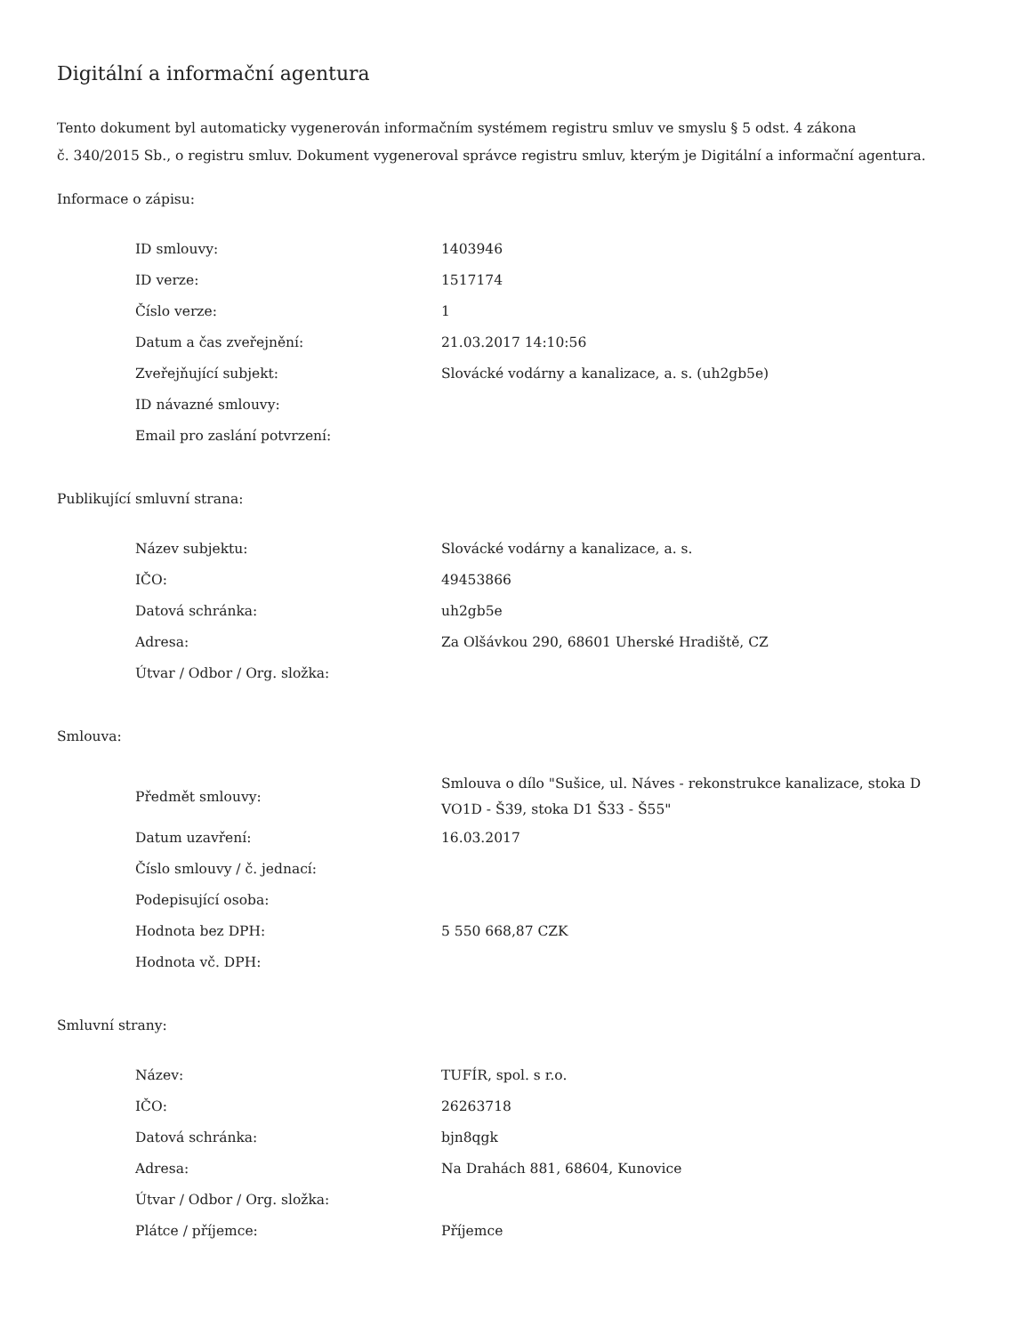Digitální a informační agentura
Tento dokument byl automaticky vygenerován informačním systémem registru smluv ve smyslu § 5 odst. 4 zákona
č. 340/2015 Sb., o registru smluv. Dokument vygeneroval správce registru smluv, kterým je Digitální a informační agentura.
Informace o zápisu:
| ID smlouvy: | 1403946 |
| ID verze: | 1517174 |
| Číslo verze: | 1 |
| Datum a čas zveřejnění: | 21.03.2017 14:10:56 |
| Zveřejňující subjekt: | Slovácké vodárny a kanalizace, a. s. (uh2gb5e) |
| ID návazné smlouvy: | |
| Email pro zaslání potvrzení: | |
Publikující smluvní strana:
| Název subjektu: | Slovácké vodárny a kanalizace, a. s. |
| IČO: | 49453866 |
| Datová schránka: | uh2gb5e |
| Adresa: | Za Olšávkou 290, 68601 Uherské Hradiště, CZ |
| Útvar / Odbor / Org. složka: | |
Smlouva:
| Předmět smlouvy: | Smlouva o dílo "Sušice, ul. Náves - rekonstrukce kanalizace, stoka D VO1D - Š39, stoka D1 Š33 - Š55" |
| Datum uzavření: | 16.03.2017 |
| Číslo smlouvy / č. jednací: | |
| Podepisující osoba: | |
| Hodnota bez DPH: | 5 550 668,87 CZK |
| Hodnota vč. DPH: | |
Smluvní strany:
| Název: | TUFÍR, spol. s r.o. |
| IČO: | 26263718 |
| Datová schránka: | bjn8qgk |
| Adresa: | Na Drahách 881, 68604, Kunovice |
| Útvar / Odbor / Org. složka: | |
| Plátce / příjemce: | Příjemce |